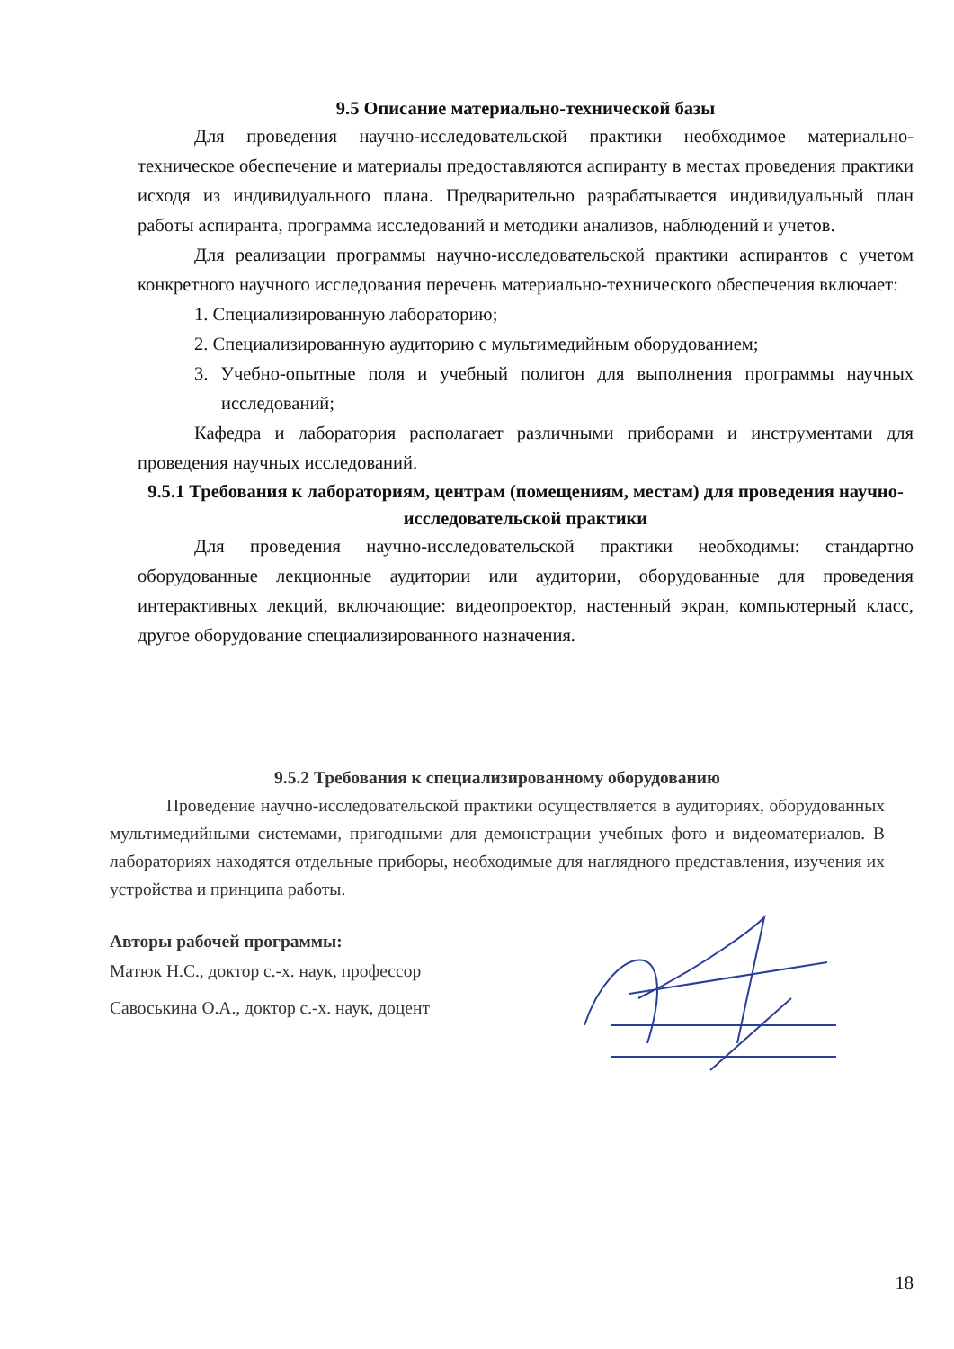9.5 Описание материально-технической базы
Для проведения научно-исследовательской практики необходимое материально-техническое обеспечение и материалы предоставляются аспиранту в местах проведения практики исходя из индивидуального плана. Предварительно разрабатывается индивидуальный план работы аспиранта, программа исследований и методики анализов, наблюдений и учетов.
Для реализации программы научно-исследовательской практики аспирантов с учетом конкретного научного исследования перечень материально-технического обеспечения включает:
1. Специализированную лабораторию;
2. Специализированную аудиторию с мультимедийным оборудованием;
3. Учебно-опытные поля и учебный полигон для выполнения программы научных исследований;
Кафедра и лаборатория располагает различными приборами и инструментами для проведения научных исследований.
9.5.1 Требования к лабораториям, центрам (помещениям, местам) для проведения научно-исследовательской практики
Для проведения научно-исследовательской практики необходимы: стандартно оборудованные лекционные аудитории или аудитории, оборудованные для проведения интерактивных лекций, включающие: видеопроектор, настенный экран, компьютерный класс, другое оборудование специализированного назначения.
9.5.2 Требования к специализированному оборудованию
Проведение научно-исследовательской практики осуществляется в аудиториях, оборудованных мультимедийными системами, пригодными для демонстрации учебных фото и видеоматериалов. В лабораториях находятся отдельные приборы, необходимые для наглядного представления, изучения их устройства и принципа работы.
Авторы рабочей программы:
Матюк Н.С., доктор с.-х. наук, профессор
Савоськина О.А., доктор с.-х. наук, доцент
18